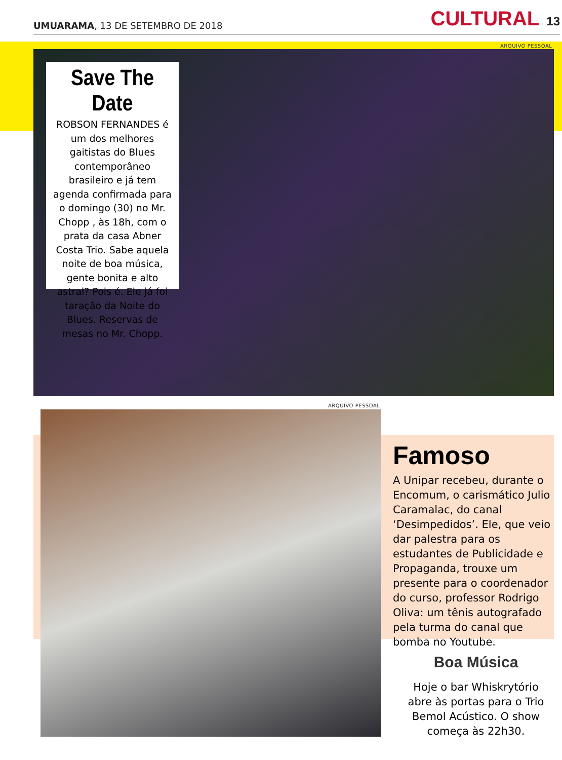UMUARAMA, 13 DE SETEMBRO DE 2018
CULTURAL 13
ARQUIVO PESSOAL
Save The Date
ROBSON FERNANDES é um dos melhores gaitistas do Blues contemporâneo brasileiro e já tem agenda confirmada para o domingo (30) no Mr. Chopp , às 18h, com o prata da casa Abner Costa Trio. Sabe aquela noite de boa música, gente bonita e alto astral? Pois é. Ele já foi taração da Noite do Blues. Reservas de mesas no Mr. Chopp.
ARQUIVO PESSOAL
Famoso
A Unipar recebeu, durante o Encomum, o carismático Julio Caramalac, do canal ‘Desimpedidos’. Ele, que veio dar palestra para os estudantes de Publicidade e Propaganda, trouxe um presente para o coordenador do curso, professor Rodrigo Oliva: um tênis autografado pela turma do canal que bomba no Youtube.
Boa Música
Hoje o bar Whiskrytório abre às portas para o Trio Bemol Acústico. O show começa às 22h30.